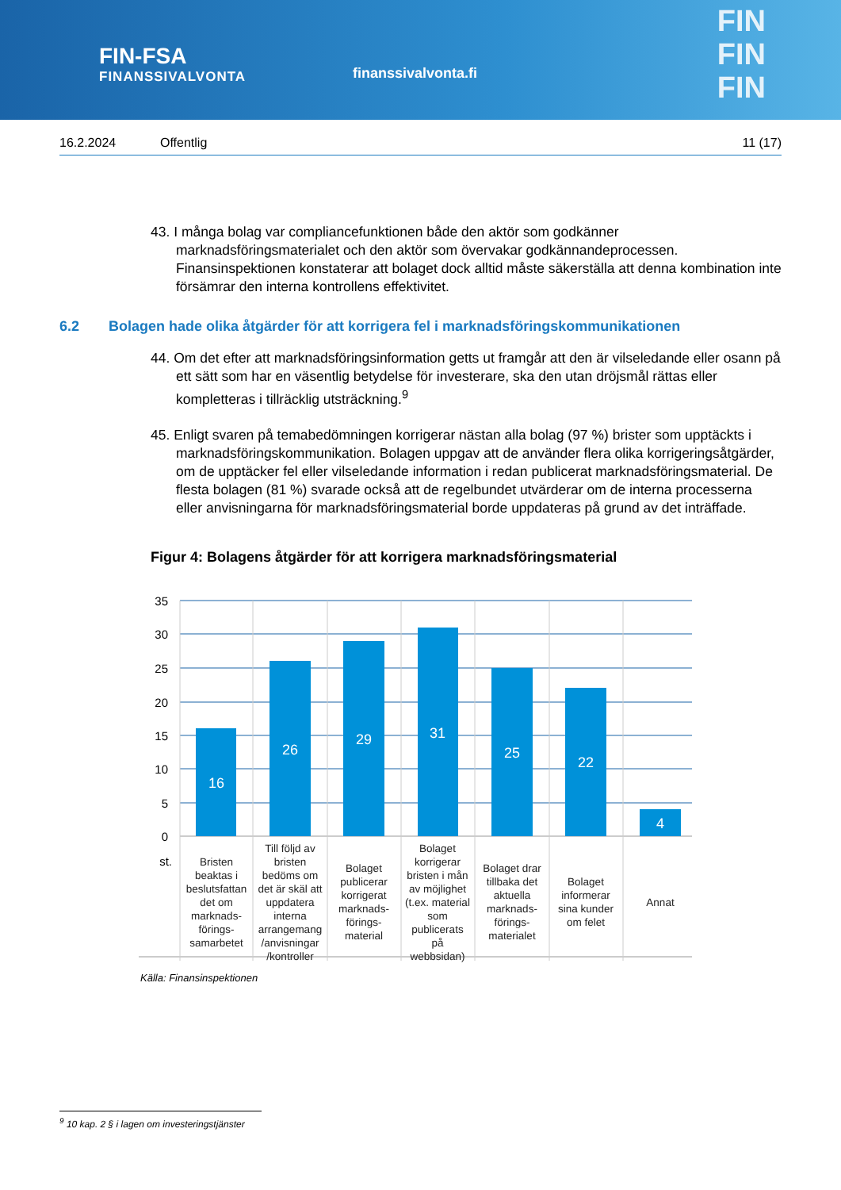FIN-FSA
FINANSSIVALVONTA
finanssivalvonta.fi
FIN
FIN
FIN
16.2.2024 Offentlig 11 (17)
43. I många bolag var compliancefunktionen både den aktör som godkänner marknadsföringsmaterialet och den aktör som övervakar godkännandeprocessen. Finansinspektionen konstaterar att bolaget dock alltid måste säkerställa att denna kombination inte försämrar den interna kontrollens effektivitet.
6.2 Bolagen hade olika åtgärder för att korrigera fel i marknadsföringskommunikationen
44. Om det efter att marknadsföringsinformation getts ut framgår att den är vilseledande eller osann på ett sätt som har en väsentlig betydelse för investerare, ska den utan dröjsmål rättas eller kompletteras i tillräcklig utsträckning.<sup>9</sup>
45. Enligt svaren på temabedömningen korrigerar nästan alla bolag (97 %) brister som upptäckts i marknadsföringskommunikation. Bolagen uppgav att de använder flera olika korrigeringsåtgärder, om de upptäcker fel eller vilseledande information i redan publicerat marknadsföringsmaterial. De flesta bolagen (81 %) svarade också att de regelbundet utvärderar om de interna processerna eller anvisningarna för marknadsföringsmaterial borde uppdateras på grund av det inträffade.
Figur 4: Bolagens åtgärder för att korrigera marknadsföringsmaterial
35
30
25
20
15
10
5
0
st.
16
26
29
31
25
22
4
Bristen
beaktas i
beslutsfattan
det om
marknads-
förings-
samarbetet
Till följd av
bristen
bedöms om
det är skäl att
uppdatera
interna
arrangemang
/anvisningar
/kontroller
Bolaget
publicerar
korrigerat
marknads-
förings-
material
Bolaget
korrigerar
bristen i mån
av möjlighet
(t.ex. material
som
publicerats
på
webbsidan)
Bolaget drar
tillbaka det
aktuella
marknads-
förings-
materialet
Bolaget
informerar
sina kunder
om felet
Annat
Källa: Finansinspektionen
<sup>9</sup> 10 kap. 2 § i lagen om investeringstjänster